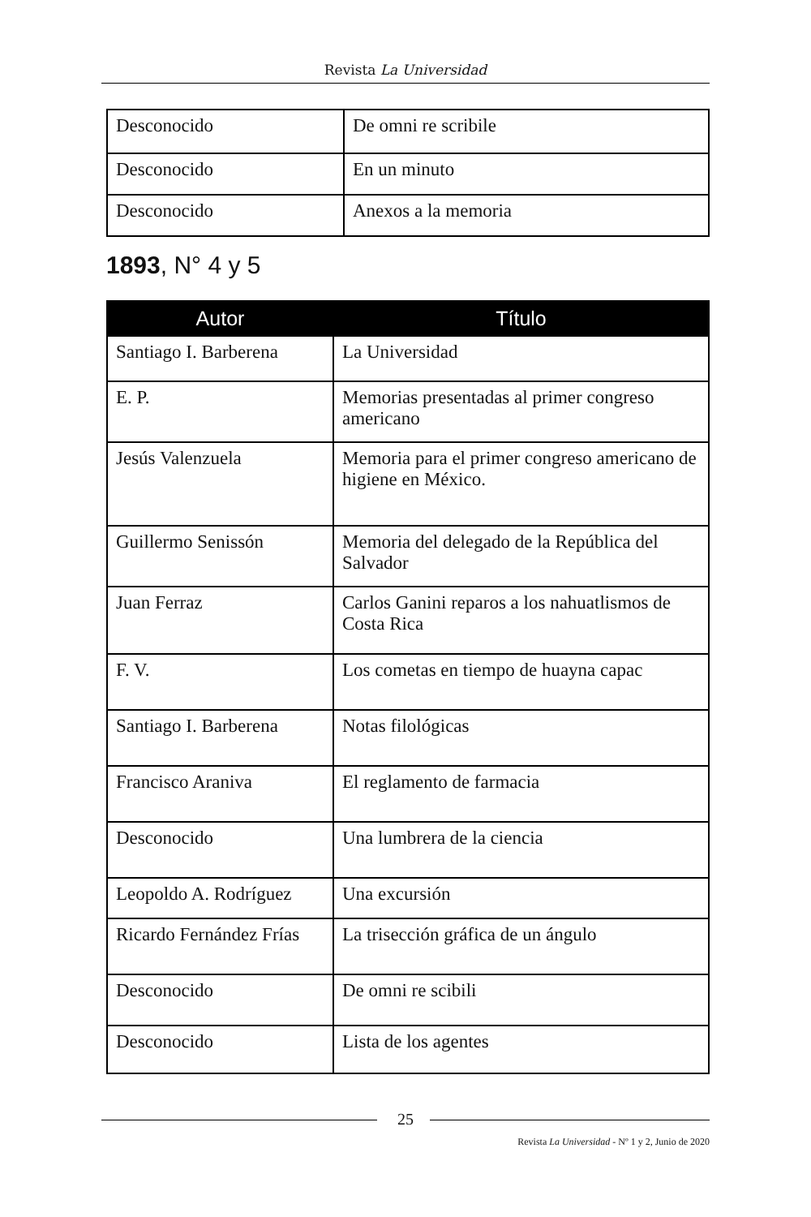Revista La Universidad
| Desconocido | De omni re scribile |
| Desconocido | En un minuto |
| Desconocido | Anexos a la memoria |
1893, N° 4 y 5
| Autor | Título |
| --- | --- |
| Santiago I. Barberena | La Universidad |
| E. P. | Memorias presentadas al primer congreso americano |
| Jesús Valenzuela | Memoria para el primer congreso americano de higiene en México. |
| Guillermo Senissón | Memoria del delegado de la República del Salvador |
| Juan Ferraz | Carlos Ganini reparos a los nahuatlismos de Costa Rica |
| F. V. | Los cometas en tiempo de huayna capac |
| Santiago I. Barberena | Notas filológicas |
| Francisco Araniva | El reglamento de farmacia |
| Desconocido | Una lumbrera de la ciencia |
| Leopoldo A. Rodríguez | Una excursión |
| Ricardo Fernández Frías | La trisección gráfica de un ángulo |
| Desconocido | De omni re scibili |
| Desconocido | Lista de los agentes |
25
Revista La Universidad - Nº 1 y 2, Junio de 2020